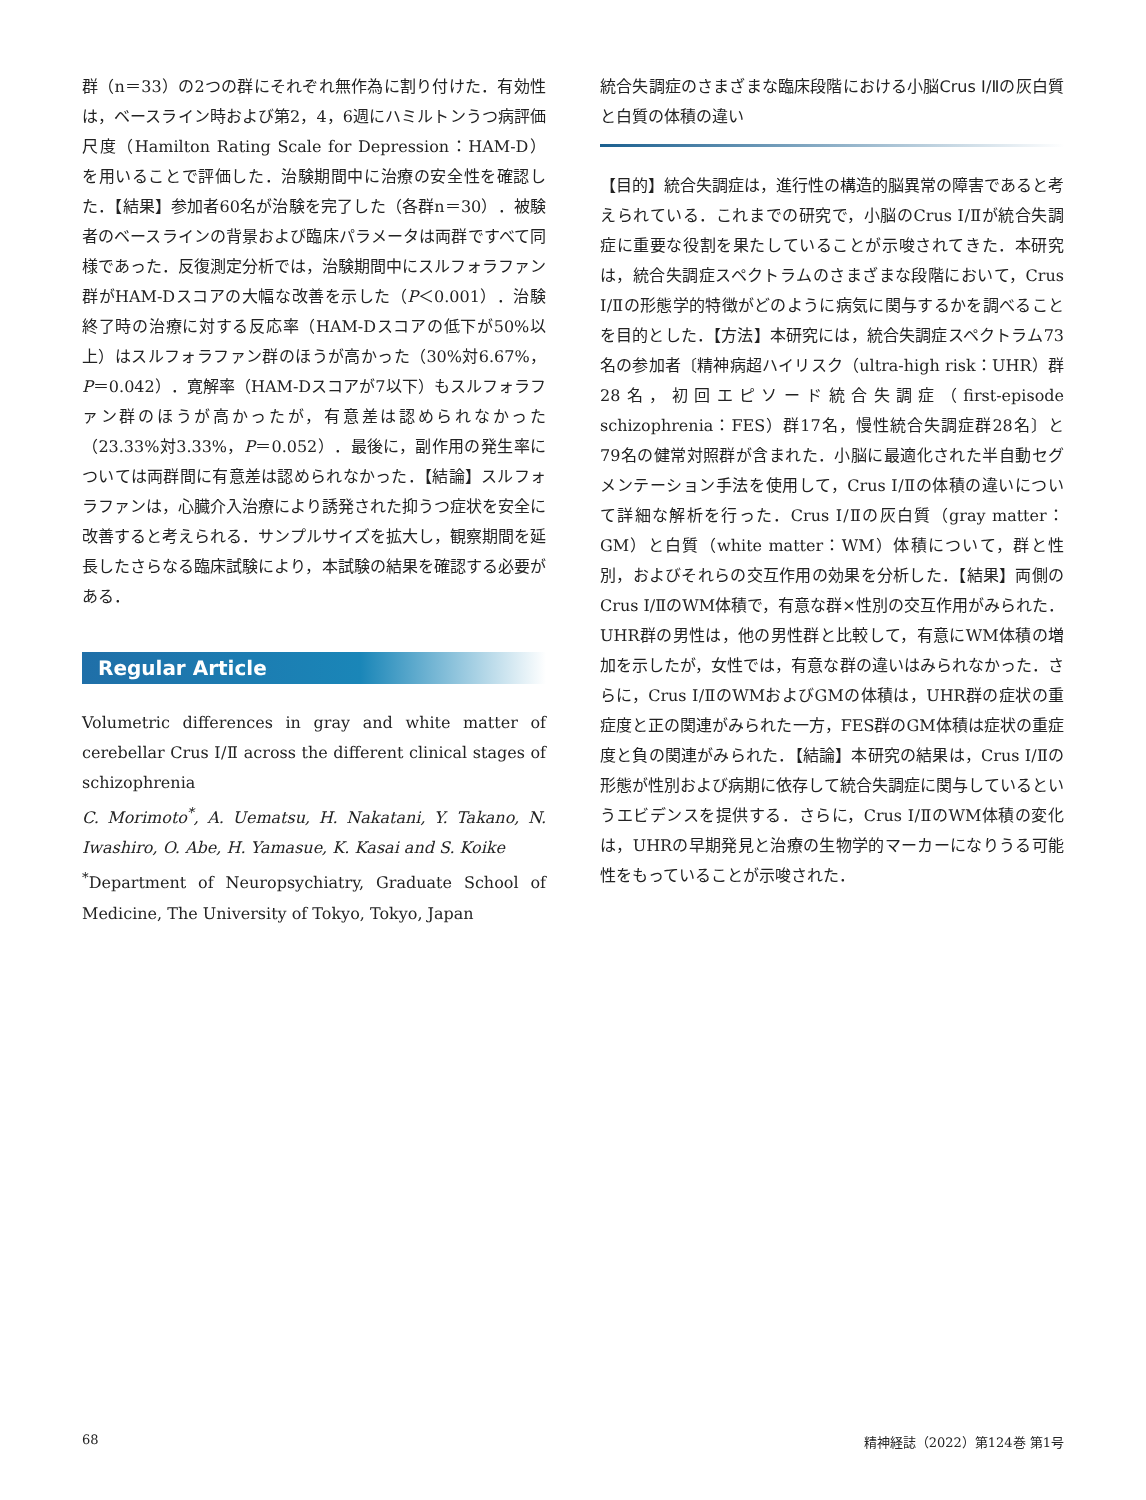群（n＝33）の2つの群にそれぞれ無作為に割り付けた．有効性は，ベースライン時および第2，4，6週にハミルトンうつ病評価尺度（Hamilton Rating Scale for Depression：HAM-D）を用いることで評価した．治験期間中に治療の安全性を確認した．【結果】参加者60名が治験を完了した（各群n＝30）．被験者のベースラインの背景および臨床パラメータは両群ですべて同様であった．反復測定分析では，治験期間中にスルフォラファン群がHAM-Dスコアの大幅な改善を示した（P＜0.001）．治験終了時の治療に対する反応率（HAM-Dスコアの低下が50%以上）はスルフォラファン群のほうが高かった（30%対6.67%，P＝0.042）．寛解率（HAM-Dスコアが7以下）もスルフォラファン群のほうが高かったが，有意差は認められなかった（23.33%対3.33%，P＝0.052）．最後に，副作用の発生率については両群間に有意差は認められなかった．【結論】スルフォラファンは，心臓介入治療により誘発された抑うつ症状を安全に改善すると考えられる．サンプルサイズを拡大し，観察期間を延長したさらなる臨床試験により，本試験の結果を確認する必要がある．
Regular Article
Volumetric differences in gray and white matter of cerebellar Crus Ⅰ/Ⅱ across the different clinical stages of schizophrenia
C. Morimoto<sup>*</sup>, A. Uematsu, H. Nakatani, Y. Takano, N. Iwashiro, O. Abe, H. Yamasue, K. Kasai and S. Koike
<sup>*</sup> Department of Neuropsychiatry, Graduate School of Medicine, The University of Tokyo, Tokyo, Japan
統合失調症のさまざまな臨床段階における小脳Crus Ⅰ/Ⅱの灰白質と白質の体積の違い
【目的】統合失調症は，進行性の構造的脳異常の障害であると考えられている．これまでの研究で，小脳のCrus Ⅰ/Ⅱが統合失調症に重要な役割を果たしていることが示唆されてきた．本研究は，統合失調症スペクトラムのさまざまな段階において，Crus Ⅰ/Ⅱの形態学的特徴がどのように病気に関与するかを調べることを目的とした．【方法】本研究には，統合失調症スペクトラム73名の参加者〔精神病超ハイリスク（ultra-high risk：UHR）群28名，初回エピソード統合失調症（first-episode schizophrenia：FES）群17名，慢性統合失調症群28名〕と79名の健常対照群が含まれた．小脳に最適化された半自動セグメンテーション手法を使用して，Crus Ⅰ/Ⅱの体積の違いについて詳細な解析を行った．Crus Ⅰ/Ⅱの灰白質（gray matter：GM）と白質（white matter：WM）体積について，群と性別，およびそれらの交互作用の効果を分析した．【結果】両側のCrus Ⅰ/ⅡのWM体積で，有意な群×性別の交互作用がみられた．UHR群の男性は，他の男性群と比較して，有意にWM体積の増加を示したが，女性では，有意な群の違いはみられなかった．さらに，Crus Ⅰ/ⅡのWMおよびGMの体積は，UHR群の症状の重症度と正の関連がみられた一方，FES群のGM体積は症状の重症度と負の関連がみられた．【結論】本研究の結果は，Crus Ⅰ/Ⅱの形態が性別および病期に依存して統合失調症に関与しているというエビデンスを提供する．さらに，Crus Ⅰ/ⅡのWM体積の変化は，UHRの早期発見と治療の生物学的マーカーになりうる可能性をもっていることが示唆された．
68 精神経誌（2022）第124巻 第1号